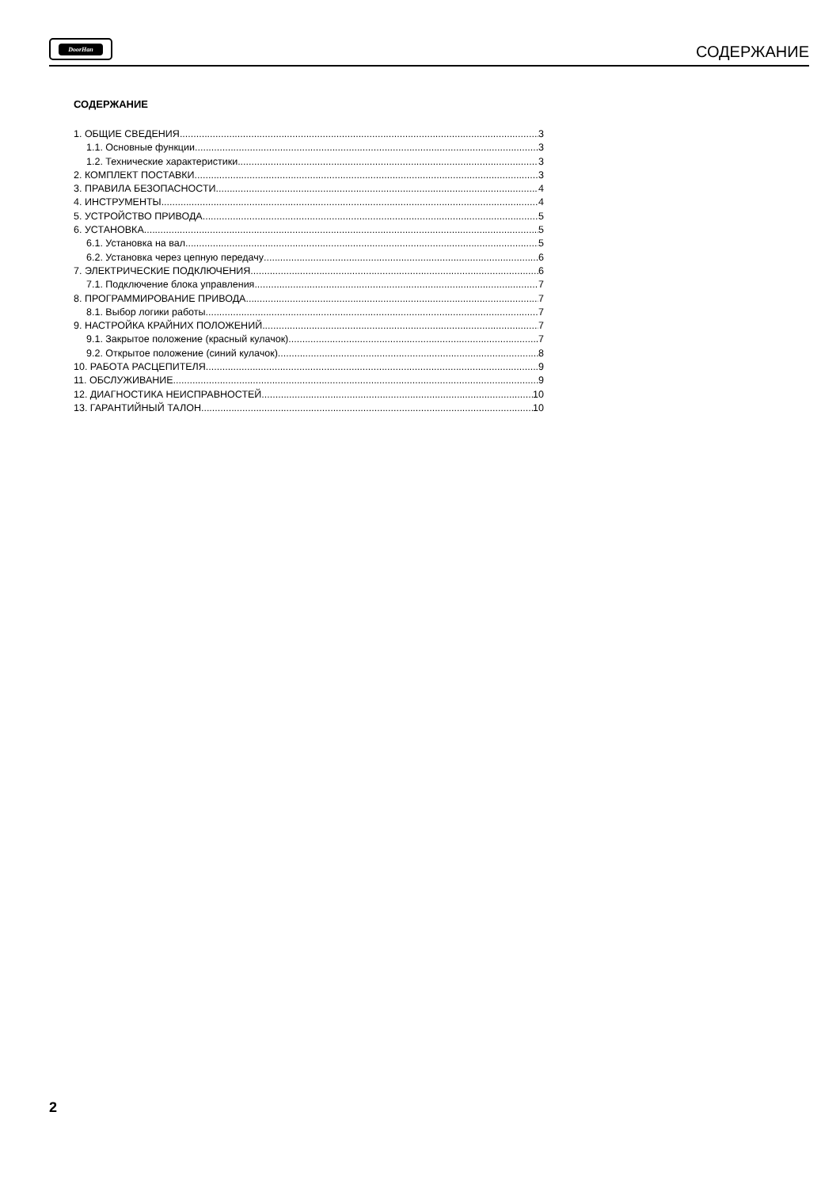DoorHan
СОДЕРЖАНИЕ
СОДЕРЖАНИЕ
1. ОБЩИЕ СВЕДЕНИЯ 3
1.1. Основные функции 3
1.2. Технические характеристики 3
2. КОМПЛЕКТ ПОСТАВКИ 3
3. ПРАВИЛА БЕЗОПАСНОСТИ. 4
4. ИНСТРУМЕНТЫ 4
5. УСТРОЙСТВО ПРИВОДА 5
6. УСТАНОВКА 5
6.1. Установка на вал 5
6.2. Установка через цепную передачу 6
7. ЭЛЕКТРИЧЕСКИЕ ПОДКЛЮЧЕНИЯ 6
7.1. Подключение блока управления 7
8. ПРОГРАММИРОВАНИЕ ПРИВОДА 7
8.1. Выбор логики работы 7
9. НАСТРОЙКА КРАЙНИХ ПОЛОЖЕНИЙ 7
9.1. Закрытое положение (красный кулачок) 7
9.2. Открытое положение (синий кулачок) 8
10. РАБОТА РАСЦЕПИТЕЛЯ 9
11. ОБСЛУЖИВАНИЕ 9
12. ДИАГНОСТИКА НЕИСПРАВНОСТЕЙ 10
13. ГАРАНТИЙНЫЙ ТАЛОН 10
2